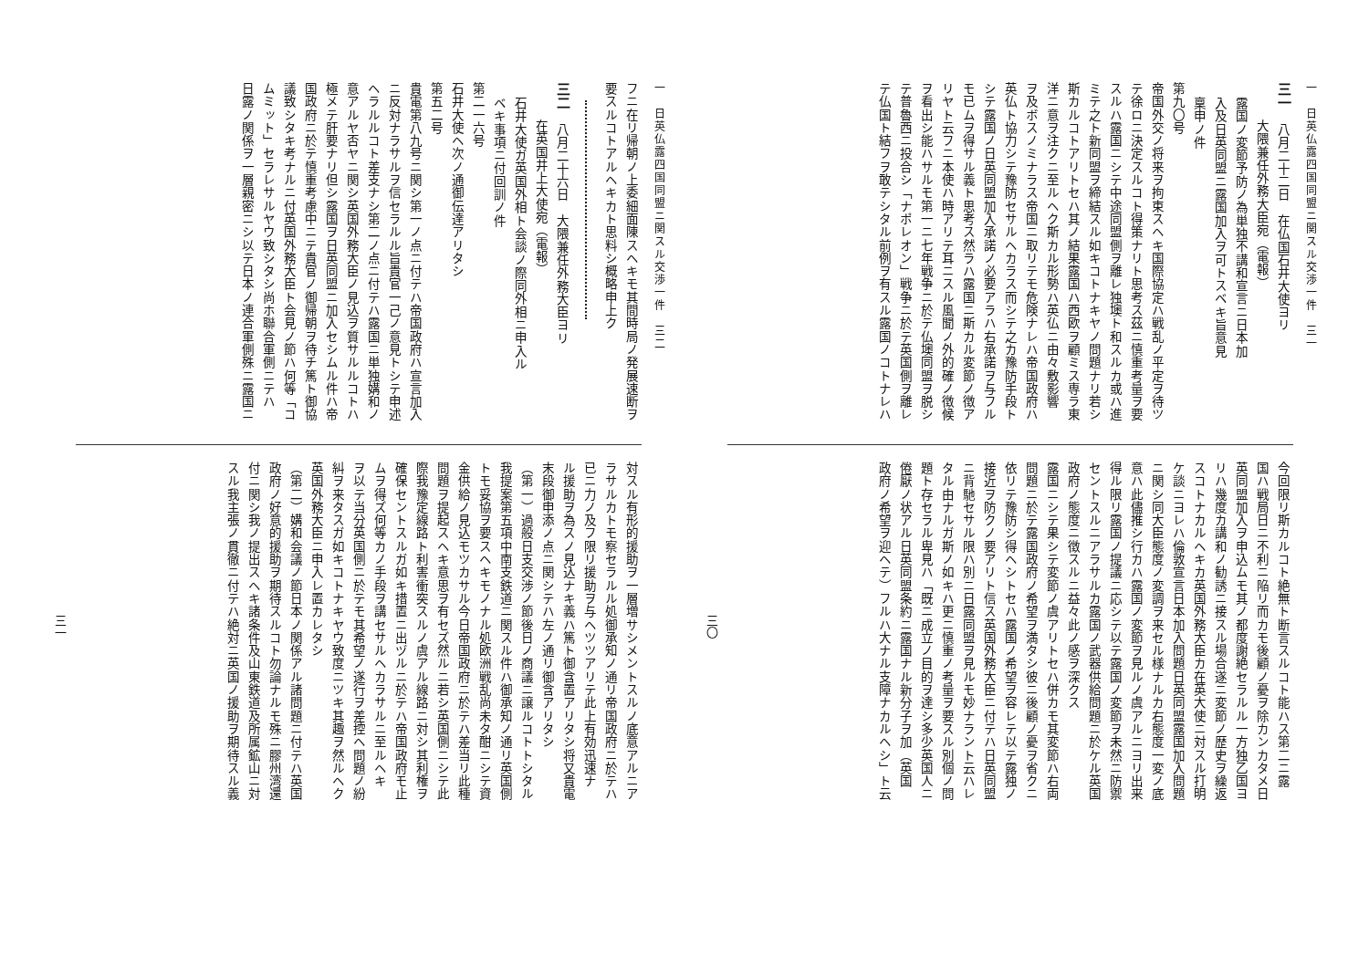一　日英仏露四国同盟ニ関スル交渉一件　三一
三一　八月二十二日　在仏国石井大使ヨリ
大隈兼任外務大臣宛（電報）
露国ノ変節予防ノ為単独不講和宣言ニ日本加
入及日英同盟ニ露国加入ヲ可トスベキ旨意見
稟申ノ件
第九〇号
帝国外交ノ将来ヲ拘束スヘキ国際協定ハ戦乱ノ平定ヲ待ツ
テ徐ロニ決定スルコト得策ナリト思考ス茲ニ慎重考量ヲ要
スルハ露国ニシテ中途同盟側ヲ離レ独墺ト和スルカ或ハ進
ミテ之ト新同盟ヲ締結スル如キコトナキヤノ問題ナリ若シ
斯カルコトアリトセハ其ノ結果露国ハ西欧ヲ顧ミス専ラ東
洋ニ意ヲ注クニ至ルヘク斯カル形勢ハ英仏ニ由々敷影響
ヲ及ボスノミナラス帝国ニ取リテモ危険ナレハ帝国政府ハ
英仏ト協力シテ豫防セサルヘカラス而シテ之カ豫防手段ト
シテ露国ノ日英同盟加入承諾ノ必要アラハ右承諾ヲ与フル
モ已ムヲ得サル義ト思考ス然ラハ露国ニ斯カル変節ノ徴ア
リヤト云フニ本使ハ時アリテ耳ニスル風聞ノ外的確ノ徴候
ヲ看出シ能ハサルモ第一ニ七年戦争ニ於テ仏墺同盟ヲ脱シ
テ普魯西ニ投合シ「ナポレオン」戦争ニ於テ英国側ヲ離レ
テ仏国ト結フヲ敢テシタル前例ヲ有スル露国ノコトナレハ
今回限リ斯カルコト絶無ト断言スルコト能ハス第二ニ露
国ハ戦局日ニ不利ニ陥リ而カモ後顧ノ憂ヲ除カンカタメ日
英同盟加入ヲ申込ムモ其ノ都度謝絶セラルル一方独乙国ヨ
リハ幾度カ講和ノ勧誘ニ接スル場合遂ニ変節ノ歴史ヲ繰返
スコトナカルヘキカ英国外務大臣カ在英大使ニ対スル打明
ケ談ニヨレハ倫敦宣言日本加入問題日英同盟露国加入問題
ニ関シ同大臣態度ノ変調ヲ来セル様ナルカ右態度一変ノ底
意ハ此儘推シ行カハ露国ノ変節ヲ見ルノ虞アルニヨリ出来
得ル限リ露国ノ提議ニ応シテ以テ露国ノ変節ヲ未然ニ防禦
セントスルニアラサルカ露国ノ武器供給問題ニ於ケル英国
政府ノ態度ニ徴スルニ益々此ノ感ヲ深クス
露国ニシテ果シテ変節ノ虞アリトセハ併カモ其変節ハ右両
問題ニ於テ露国政府ノ希望ヲ満タシ彼ニ後顧ノ憂ヲ省クニ
依リテ豫防シ得ヘシトセハ露国ノ希望ヲ容レテ以テ露独ノ
接近ヲ防クノ要アリト信ス英国外務大臣ニ付テハ日英同盟
ニ背馳セサル限ハ別ニ日露同盟ヲ見ルモ妙ナラント云ハレ
タル由ナルガ斯ノ如キハ更ニ慎重ノ考量ヲ要スル別個ノ問
題ト存セラル卑見ハ「既ニ成立ノ目的ヲ達シ多少英国人ニ
倦厭ノ状アル日英同盟条約ニ露国ナル新分子ヲ加（英国
政府ノ希望ヲ迎ヘテ）フルハ大ナル支障ナカルヘシ」ト云
三〇
一　日英仏露四国同盟ニ関スル交渉一件　三二
フニ在リ帰朝ノ上委細面陳スヘキモ其間時局ノ発展速断ヲ
要スルコトアルヘキカト思料シ概略申上ク
三二　八月二十六日　大隈兼任外務大臣ヨリ
在英国井上大使宛（電報）
石井大使ガ英国外相ト会談ノ際同外相ニ申入ル
ベキ事項ニ付回訓ノ件
第二一六号
石井大使ヘ次ノ通御伝達アリタシ
第五二号
貴電第八九号ニ関シ第一ノ点ニ付テハ帝国政府ハ宣言加入
ニ反対ナラサルヲ信セラルル旨貴官一己ノ意見トシテ申述
ヘラルルコト差支ナシ第二ノ点ニ付テハ露国ニ単独媾和ノ
意アルヤ否ヤニ関シ英国外務大臣ノ見込ヲ質サルルコトハ
極メテ肝要ナリ但シ露国ヲ日英同盟ニ加入セシムル件ハ帝
国政府ニ於テ慎重考慮中ニテ貴官ノ御帰朝ヲ待チ篤ト御協
議致シタキ考ナルニ付英国外務大臣ト会見ノ節ハ何等「コ
ムミット」セラレサルヤウ致シタシ尚ホ聯合軍側ニテハ
日露ノ関係ヲ一層親密ニシ以テ日本ノ連合軍側殊ニ露国ニ
対スル有形的援助ヲ一層増サシメントスルノ底意アルニア
ラサルカトモ察セラルル処御承知ノ通リ帝国政府ニ於テハ
已ニ力ノ及フ限リ援助ヲ与ヘツツアリテ此上有効迅速ナ
ル援助ヲ為スノ見込ナキ義ハ篤ト御含置アリタシ将又貴電
末段御申添ノ点ニ関シテハ左ノ通リ御含アリタシ
（第一）過般日支交渉ノ節後日ノ商議ニ譲ルコトトシタル
我提案第五項中南支鉄道ニ関スル件ハ御承知ノ通リ英国側
トモ妥協ヲ要スヘキモノナル処欧洲戦乱尚未タ酣ニシテ資
金供給ノ見込モツカサル今日帝国政府ニ於テハ差当リ此種
問題ヲ提起スヘキ意思ヲ有セズ然ルニ若シ英国側ニシテ此
際我豫定線路ト利害衝突スルノ虞アル線路ニ対シ其利権ヲ
確保セントスルガ如キ措置ニ出ヅルニ於テハ帝国政府モ止
ムヲ得ズ何等カノ手段ヲ講セサルヘカラサルニ至ルヘキ
ヲ以テ当分英国側ニ於テモ其希望ノ遂行ヲ差控ヘ問題ノ紛
糾ヲ来タスガ如キコトナキヤウ致度ニツキ其趣ヲ然ルヘク
英国外務大臣ニ申入レ置カレタシ
（第二）媾和会議ノ節日本ノ関係アル諸問題ニ付テハ英国
政府ノ好意的援助ヲ期待スルコト勿論ナルモ殊ニ膠州湾還
付ニ関シ我ノ提出スヘキ諸条件及山東鉄道及所属鉱山ニ対
スル我主張ノ貫徹ニ付テハ絶対ニ英国ノ援助ヲ期待スル義
三一